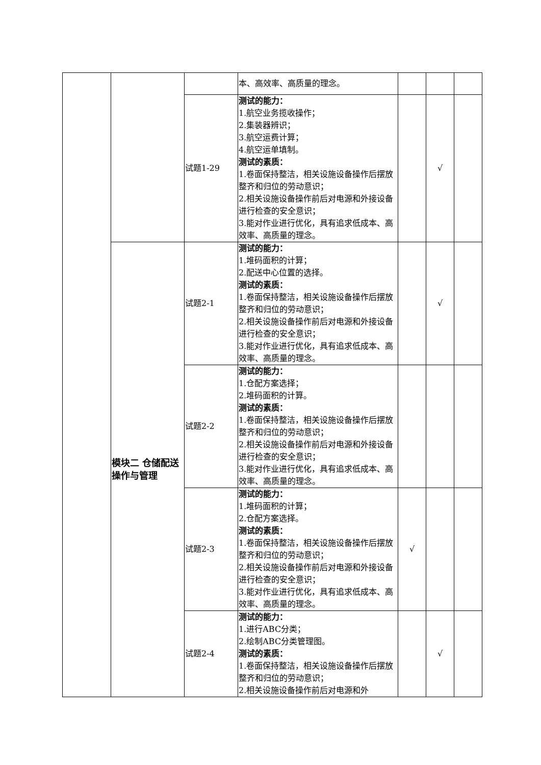| | | | 本、高效率、高质量的理念。 | | | |
| | | 试题1-29 | 测试的能力： 1.航空业务揽收操作； 2.集装器辨识； 3.航空运费计算； 4.航空运单填制。 测试的素质： 1.卷面保持整洁，相关设施设备操作后摆放整齐和归位的劳动意识； 2.相关设施设备操作前后对电源和外接设备进行检查的安全意识； 3.能对作业进行优化，具有追求低成本、高效率、高质量的理念。 | | √ | |
| | 模块二 仓储配送操作与管理 | 试题2-1 | 测试的能力： 1.堆码面积的计算； 2.配送中心位置的选择。 测试的素质： 1.卷面保持整洁，相关设施设备操作后摆放整齐和归位的劳动意识； 2.相关设施设备操作前后对电源和外接设备进行检查的安全意识； 3.能对作业进行优化，具有追求低成本、高效率、高质量的理念。 | | √ | |
| | | 试题2-2 | 测试的能力： 1.仓配方案选择； 2.堆码面积的计算。 测试的素质： 1.卷面保持整洁，相关设施设备操作后摆放整齐和归位的劳动意识； 2.相关设施设备操作前后对电源和外接设备进行检查的安全意识； 3.能对作业进行优化，具有追求低成本、高效率、高质量的理念。 | | | |
| | | 试题2-3 | 测试的能力： 1.堆码面积的计算； 2.仓配方案选择。 测试的素质： 1.卷面保持整洁，相关设施设备操作后摆放整齐和归位的劳动意识； 2.相关设施设备操作前后对电源和外接设备进行检查的安全意识； 3.能对作业进行优化，具有追求低成本、高效率、高质量的理念。 | √ | | |
| | | 试题2-4 | 测试的能力： 1.进行ABC分类； 2.绘制ABC分类管理图。 测试的素质： 1.卷面保持整洁，相关设施设备操作后摆放整齐和归位的劳动意识； 2.相关设施设备操作前后对电源和外 | | √ | |